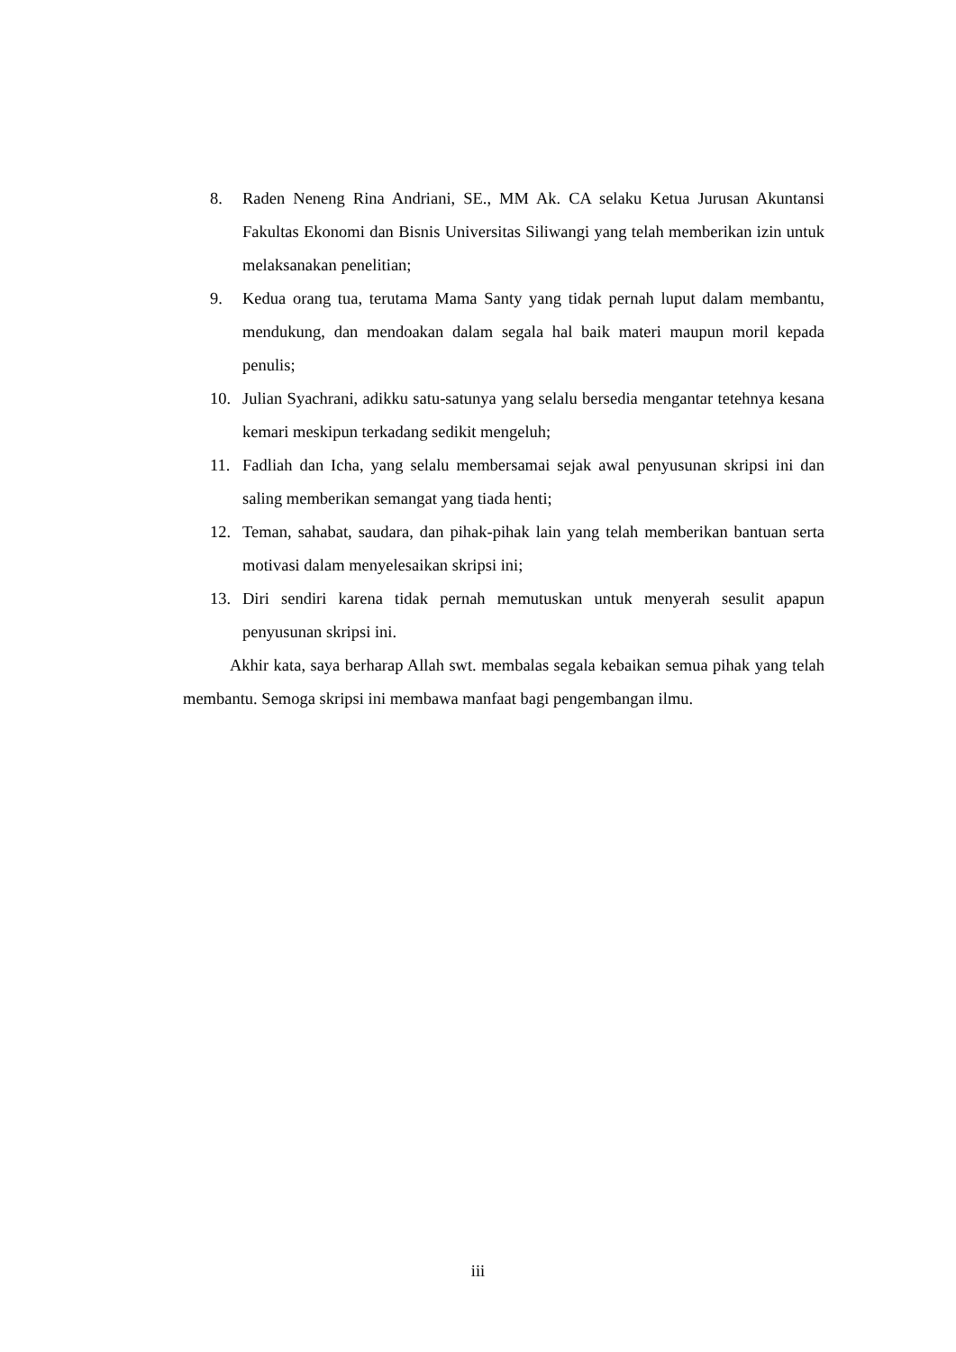8. Raden Neneng Rina Andriani, SE., MM Ak. CA selaku Ketua Jurusan Akuntansi Fakultas Ekonomi dan Bisnis Universitas Siliwangi yang telah memberikan izin untuk melaksanakan penelitian;
9. Kedua orang tua, terutama Mama Santy yang tidak pernah luput dalam membantu, mendukung, dan mendoakan dalam segala hal baik materi maupun moril kepada penulis;
10. Julian Syachrani, adikku satu-satunya yang selalu bersedia mengantar tetehnya kesana kemari meskipun terkadang sedikit mengeluh;
11. Fadliah dan Icha, yang selalu membersamai sejak awal penyusunan skripsi ini dan saling memberikan semangat yang tiada henti;
12. Teman, sahabat, saudara, dan pihak-pihak lain yang telah memberikan bantuan serta motivasi dalam menyelesaikan skripsi ini;
13. Diri sendiri karena tidak pernah memutuskan untuk menyerah sesulit apapun penyusunan skripsi ini.
Akhir kata, saya berharap Allah swt. membalas segala kebaikan semua pihak yang telah membantu. Semoga skripsi ini membawa manfaat bagi pengembangan ilmu.
iii